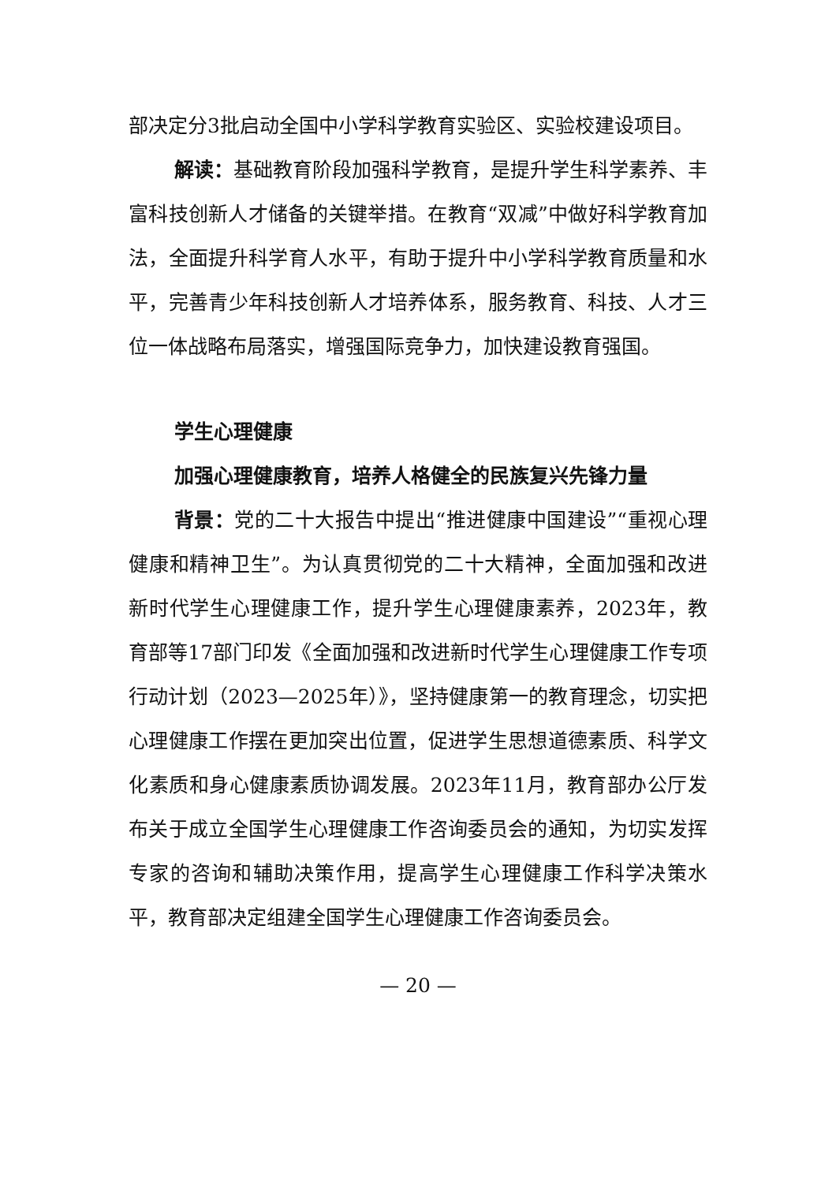部决定分3批启动全国中小学科学教育实验区、实验校建设项目。
解读：基础教育阶段加强科学教育，是提升学生科学素养、丰富科技创新人才储备的关键举措。在教育“双减”中做好科学教育加法，全面提升科学育人水平，有助于提升中小学科学教育质量和水平，完善青少年科技创新人才培养体系，服务教育、科技、人才三位一体战略布局落实，增强国际竞争力，加快建设教育强国。
学生心理健康
加强心理健康教育，培养人格健全的民族复兴先锋力量
背景：党的二十大报告中提出“推进健康中国建设”“重视心理健康和精神卫生”。为认真贯彻党的二十大精神，全面加强和改进新时代学生心理健康工作，提升学生心理健康素养，2023年，教育部等17部门印发《全面加强和改进新时代学生心理健康工作专项行动计划（2023—2025年）》，坚持健康第一的教育理念，切实把心理健康工作摆在更加突出位置，促进学生思想道德素质、科学文化素质和身心健康素质协调发展。2023年11月，教育部办公厅发布关于成立全国学生心理健康工作咨询委员会的通知，为切实发挥专家的咨询和辅助决策作用，提高学生心理健康工作科学决策水平，教育部决定组建全国学生心理健康工作咨询委员会。
— 20 —